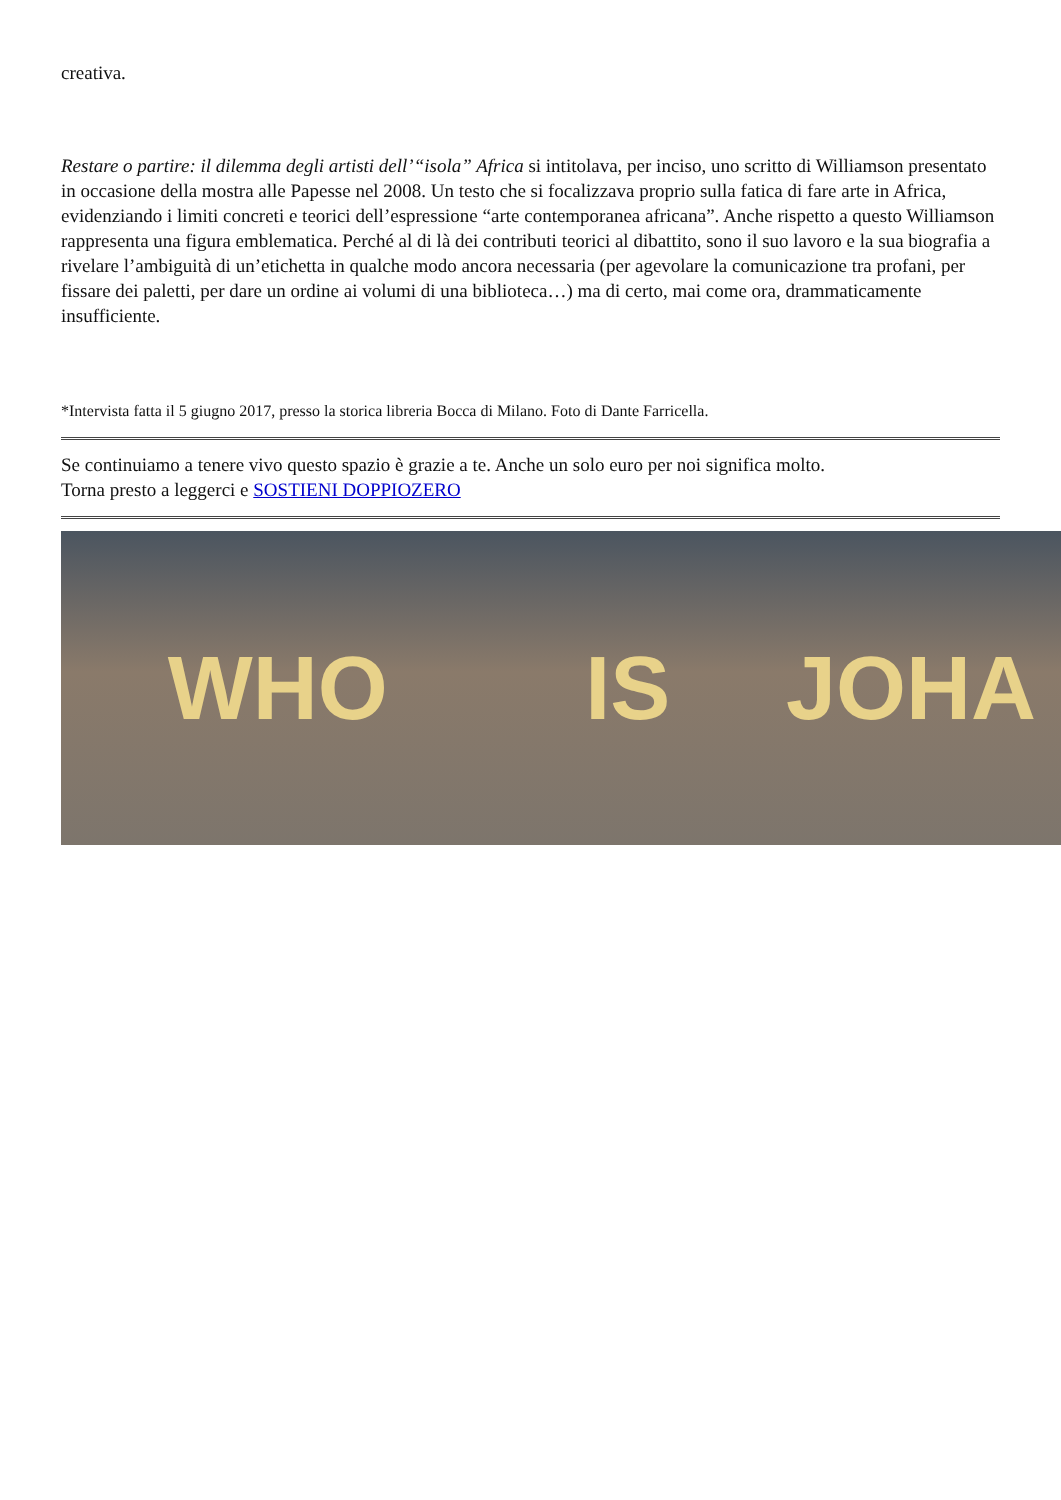creativa.
Restare o partire: il dilemma degli artisti dell’“isola” Africa si intitolava, per inciso, uno scritto di Williamson presentato in occasione della mostra alle Papesse nel 2008. Un testo che si focalizzava proprio sulla fatica di fare arte in Africa, evidenziando i limiti concreti e teorici dell’espressione “arte contemporanea africana”. Anche rispetto a questo Williamson rappresenta una figura emblematica. Perché al di là dei contributi teorici al dibattito, sono il suo lavoro e la sua biografia a rivelare l’ambiguità di un’etichetta in qualche modo ancora necessaria (per agevolare la comunicazione tra profani, per fissare dei paletti, per dare un ordine ai volumi di una biblioteca…) ma di certo, mai come ora, drammaticamente insufficiente.
*Intervista fatta il 5 giugno 2017, presso la storica libreria Bocca di Milano. Foto di Dante Farricella.
Se continuiamo a tenere vivo questo spazio è grazie a te. Anche un solo euro per noi significa molto.
Torna presto a leggerci e SOSTIENI DOPPIOZERO
WHO IS JOHA